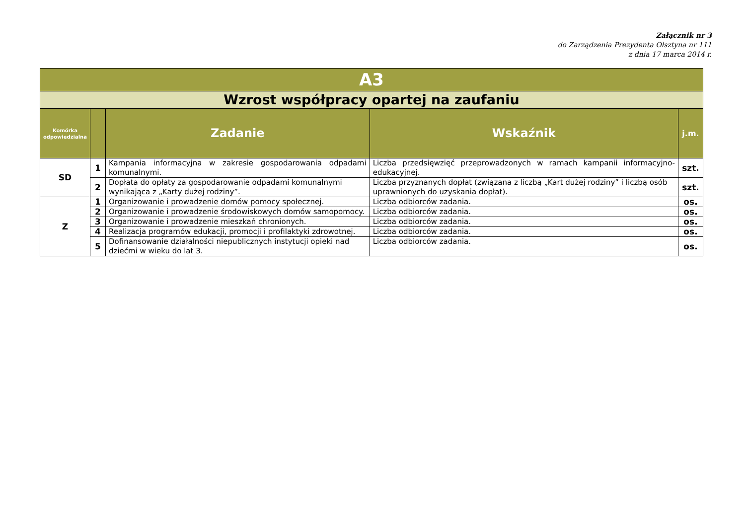Załącznik nr 3
do Zarządzenia Prezydenta Olsztyna nr 111
z dnia 17 marca 2014 r.
| A3 | | | | |
| --- | --- | --- | --- | --- |
| Wzrost współpracy opartej na zaufaniu | | | | |
| Komórka odpowiedzialna | | Zadanie | Wskaźnik | j.m. |
| SD | 1 | Kampania informacyjna w zakresie gospodarowania odpadami komunalnymi. | Liczba przedsięwzięć przeprowadzonych w ramach kampanii informacyjno-edukacyjnej. | szt. |
| | 2 | Dopłata do opłaty za gospodarowanie odpadami komunalnymi wynikająca z „Karty dużej rodziny”. | Liczba przyznanych dopłat (związana z liczbą „Kart dużej rodziny” i liczbą osób uprawnionych do uzyskania dopłat). | szt. |
| Z | 1 | Organizowanie i prowadzenie domów pomocy społecznej. | Liczba odbiorców zadania. | os. |
| | 2 | Organizowanie i prowadzenie środowiskowych domów samopomocy. | Liczba odbiorców zadania. | os. |
| | 3 | Organizowanie i prowadzenie mieszkań chronionych. | Liczba odbiorców zadania. | os. |
| | 4 | Realizacja programów edukacji, promocji i profilaktyki zdrowotnej. | Liczba odbiorców zadania. | os. |
| | 5 | Dofinansowanie działalności niepublicznych instytucji opieki nad dziećmi w wieku do lat 3. | Liczba odbiorców zadania. | os. |